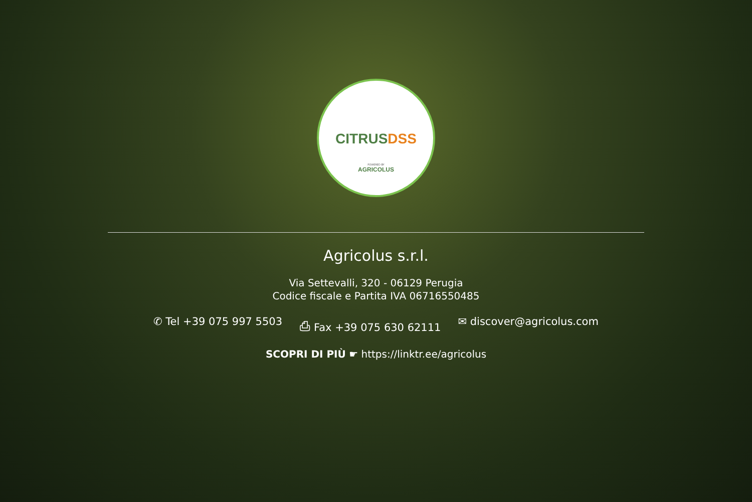CITRUSDSS
POWERED BY
AGRICOLUS
Agricolus s.r.l.
Via Settevalli, 320 - 06129 Perugia
Codice fiscale e Partita IVA 06716550485
✆ Tel +39 075 997 5503 ⎙ Fax +39 075 630 62111 ✉ discover@agricolus.com
SCOPRI DI PIÙ ☛ https://linktr.ee/agricolus